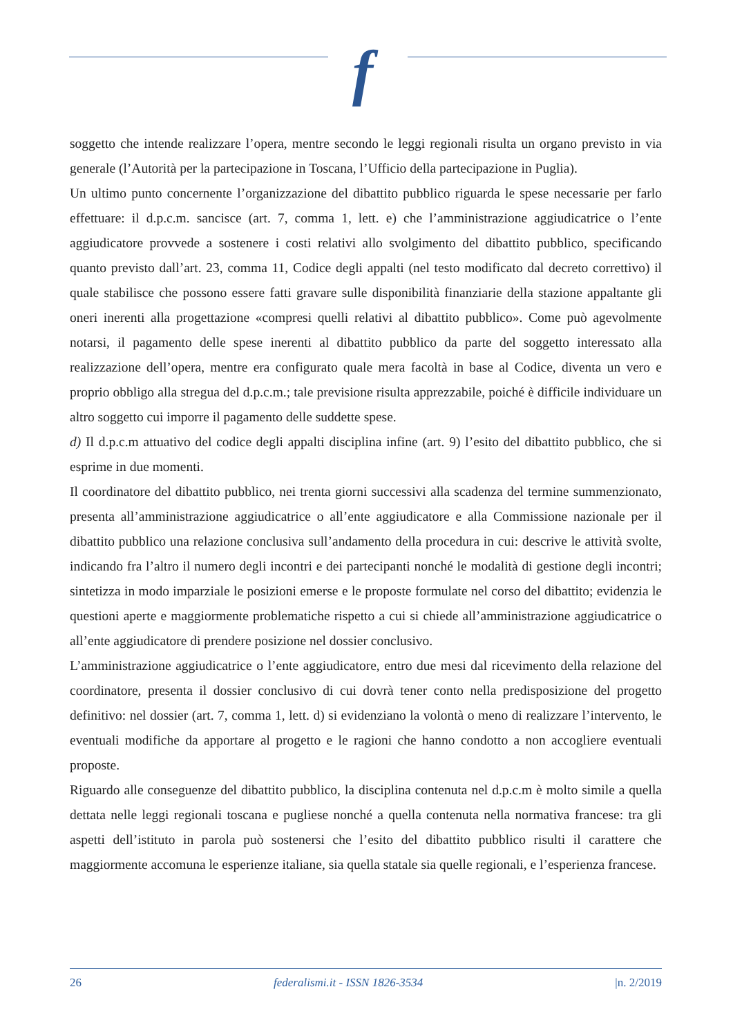f
soggetto che intende realizzare l’opera, mentre secondo le leggi regionali risulta un organo previsto in via generale (l’Autorità per la partecipazione in Toscana, l’Ufficio della partecipazione in Puglia).
Un ultimo punto concernente l’organizzazione del dibattito pubblico riguarda le spese necessarie per farlo effettuare: il d.p.c.m. sancisce (art. 7, comma 1, lett. e) che l’amministrazione aggiudicatrice o l’ente aggiudicatore provvede a sostenere i costi relativi allo svolgimento del dibattito pubblico, specificando quanto previsto dall’art. 23, comma 11, Codice degli appalti (nel testo modificato dal decreto correttivo) il quale stabilisce che possono essere fatti gravare sulle disponibilità finanziarie della stazione appaltante gli oneri inerenti alla progettazione «compresi quelli relativi al dibattito pubblico». Come può agevolmente notarsi, il pagamento delle spese inerenti al dibattito pubblico da parte del soggetto interessato alla realizzazione dell’opera, mentre era configurato quale mera facoltà in base al Codice, diventa un vero e proprio obbligo alla stregua del d.p.c.m.; tale previsione risulta apprezzabile, poiché è difficile individuare un altro soggetto cui imporre il pagamento delle suddette spese.
d) Il d.p.c.m attuativo del codice degli appalti disciplina infine (art. 9) l’esito del dibattito pubblico, che si esprime in due momenti.
Il coordinatore del dibattito pubblico, nei trenta giorni successivi alla scadenza del termine summenzionato, presenta all’amministrazione aggiudicatrice o all’ente aggiudicatore e alla Commissione nazionale per il dibattito pubblico una relazione conclusiva sull’andamento della procedura in cui: descrive le attività svolte, indicando fra l’altro il numero degli incontri e dei partecipanti nonché le modalità di gestione degli incontri; sintetizza in modo imparziale le posizioni emerse e le proposte formulate nel corso del dibattito; evidenzia le questioni aperte e maggiormente problematiche rispetto a cui si chiede all’amministrazione aggiudicatrice o all’ente aggiudicatore di prendere posizione nel dossier conclusivo.
L’amministrazione aggiudicatrice o l’ente aggiudicatore, entro due mesi dal ricevimento della relazione del coordinatore, presenta il dossier conclusivo di cui dovrà tener conto nella predisposizione del progetto definitivo: nel dossier (art. 7, comma 1, lett. d) si evidenziano la volontà o meno di realizzare l’intervento, le eventuali modifiche da apportare al progetto e le ragioni che hanno condotto a non accogliere eventuali proposte.
Riguardo alle conseguenze del dibattito pubblico, la disciplina contenuta nel d.p.c.m è molto simile a quella dettata nelle leggi regionali toscana e pugliese nonché a quella contenuta nella normativa francese: tra gli aspetti dell’istituto in parola può sostenersi che l’esito del dibattito pubblico risulti il carattere che maggiormente accomuna le esperienze italiane, sia quella statale sia quelle regionali, e l’esperienza francese.
26 federalismi.it - ISSN 1826-3534 |n. 2/2019